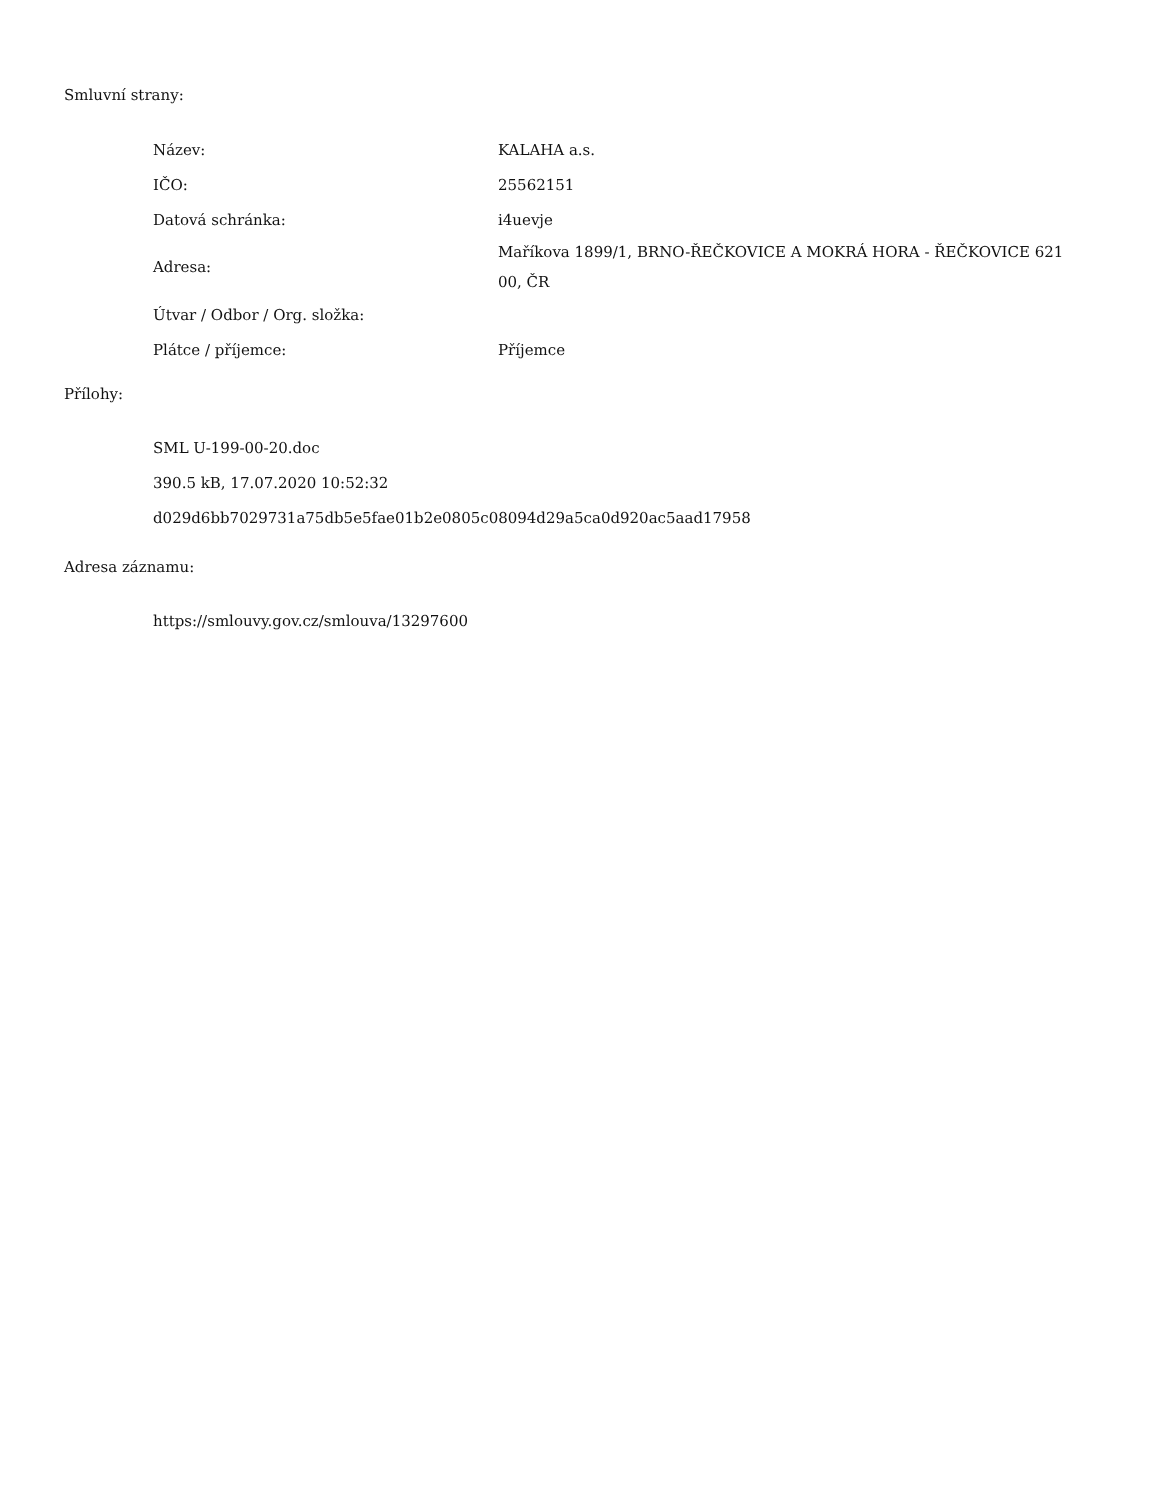Smluvní strany:
| Název: | KALAHA a.s. |
| IČO: | 25562151 |
| Datová schránka: | i4uevje |
| Adresa: | Maříkova 1899/1, BRNO-ŘEČKOVICE A MOKRÁ HORA - ŘEČKOVICE 621 00, ČR |
| Útvar / Odbor / Org. složka: | |
| Plátce / příjemce: | Příjemce |
Přílohy:
SML U-199-00-20.doc
390.5 kB, 17.07.2020 10:52:32
d029d6bb7029731a75db5e5fae01b2e0805c08094d29a5ca0d920ac5aad17958
Adresa záznamu:
https://smlouvy.gov.cz/smlouva/13297600